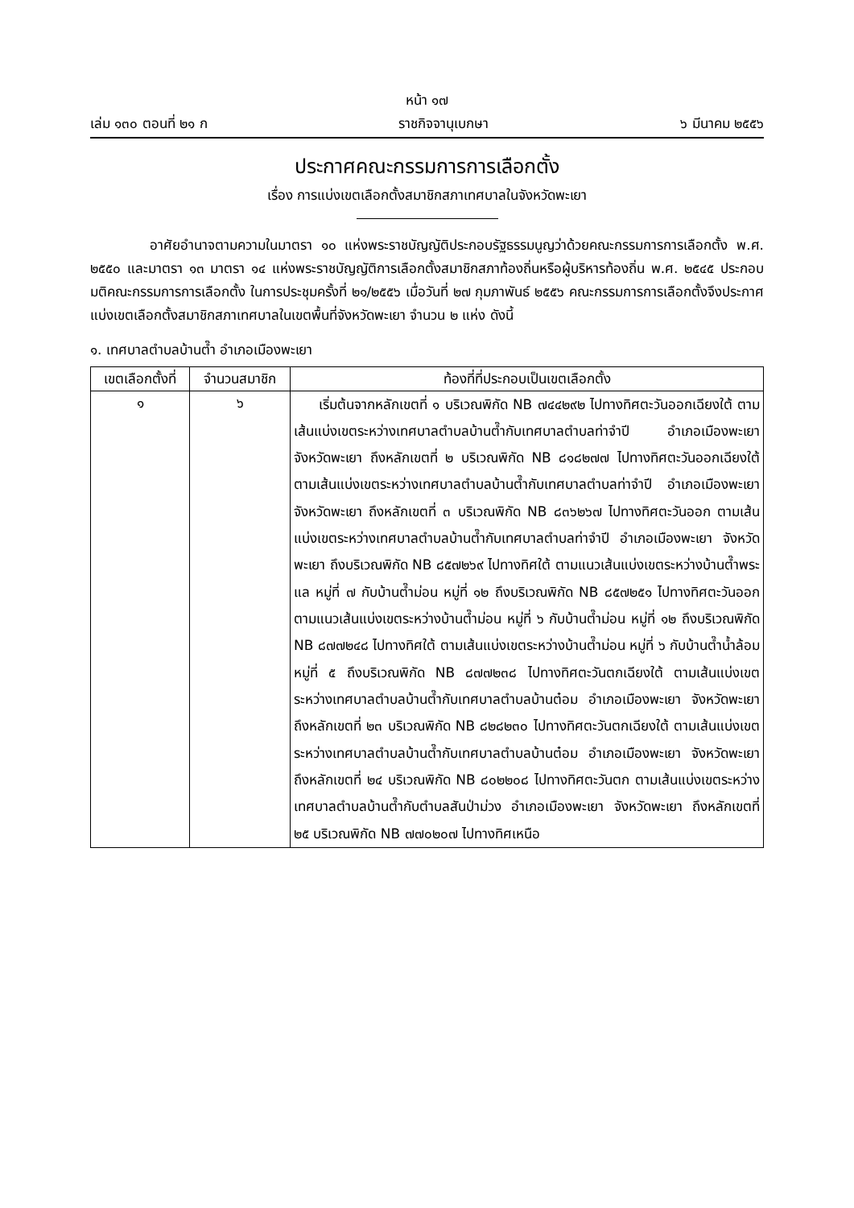หน้า ๑๗
เล่ม ๑๓๐ ตอนที่ ๒๑ ก ราชกิจจานุเบกษา ๖ มีนาคม ๒๕๕๖
ประกาศคณะกรรมการการเลือกตั้ง
เรื่อง การแบ่งเขตเลือกตั้งสมาชิกสภาเทศบาลในจังหวัดพะเยา
อาศัยอำนาจตามความในมาตรา ๑๐ แห่งพระราชบัญญัติประกอบรัฐธรรมนูญว่าด้วยคณะกรรมการการเลือกตั้ง พ.ศ. ๒๕๕๐ และมาตรา ๑๓ มาตรา ๑๔ แห่งพระราชบัญญัติการเลือกตั้งสมาชิกสภาท้องถิ่นหรือผู้บริหารท้องถิ่น พ.ศ. ๒๕๔๕ ประกอบมติคณะกรรมการการเลือกตั้ง ในการประชุมครั้งที่ ๒๑/๒๕๕๖ เมื่อวันที่ ๒๗ กุมภาพันธ์ ๒๕๕๖ คณะกรรมการการเลือกตั้งจึงประกาศแบ่งเขตเลือกตั้งสมาชิกสภาเทศบาลในเขตพื้นที่จังหวัดพะเยา จำนวน ๒ แห่ง ดังนี้
๑. เทศบาลตำบลบ้านต๊ำ อำเภอเมืองพะเยา
| เขตเลือกตั้งที่ | จำนวนสมาชิก | ท้องที่ที่ประกอบเป็นเขตเลือกตั้ง |
| --- | --- | --- |
| ๑ | ๖ | เริ่มต้นจากหลักเขตที่ ๑ บริเวณพิกัด NB ๗๔๔๒๙๒ ไปทางทิศตะวันออกเฉียงใต้ ตามเส้นแบ่งเขตระหว่างเทศบาลตำบลบ้านต๊ำกับเทศบาลตำบลท่าจำปี อำเภอเมืองพะเยา จังหวัดพะเยา ถึงหลักเขตที่ ๒ บริเวณพิกัด NB ๘๑๘๒๗๗ ไปทางทิศตะวันออกเฉียงใต้ ตามเส้นแบ่งเขตระหว่างเทศบาลตำบลบ้านต๊ำกับเทศบาลตำบลท่าจำปี อำเภอเมืองพะเยา จังหวัดพะเยา ถึงหลักเขตที่ ๓ บริเวณพิกัด NB ๘๓๖๒๖๗ ไปทางทิศตะวันออก ตามเส้นแบ่งเขตระหว่างเทศบาลตำบลบ้านต๊ำกับเทศบาลตำบลท่าจำปี อำเภอเมืองพะเยา จังหวัดพะเยา ถึงบริเวณพิกัด NB ๘๕๗๒๖๙ ไปทางทิศใต้ ตามแนวเส้นแบ่งเขตระหว่างบ้านต๊ำพระแล หมู่ที่ ๗ กับบ้านต๊ำม่อน หมู่ที่ ๑๒ ถึงบริเวณพิกัด NB ๘๕๗๒๕๑ ไปทางทิศตะวันออก ตามแนวเส้นแบ่งเขตระหว่างบ้านต๊ำม่อน หมู่ที่ ๖ กับบ้านต๊ำม่อน หมู่ที่ ๑๒ ถึงบริเวณพิกัด NB ๘๗๗๒๔๘ ไปทางทิศใต้ ตามเส้นแบ่งเขตระหว่างบ้านต๊ำม่อน หมู่ที่ ๖ กับบ้านต๊ำน้ำล้อม หมู่ที่ ๕ ถึงบริเวณพิกัด NB ๘๗๗๒๓๘ ไปทางทิศตะวันตกเฉียงใต้ ตามเส้นแบ่งเขตระหว่างเทศบาลตำบลบ้านต๊ำกับเทศบาลตำบลบ้านต๋อม อำเภอเมืองพะเยา จังหวัดพะเยา ถึงหลักเขตที่ ๒๓ บริเวณพิกัด NB ๘๒๘๒๓๐ ไปทางทิศตะวันตกเฉียงใต้ ตามเส้นแบ่งเขตระหว่างเทศบาลตำบลบ้านต๊ำกับเทศบาลตำบลบ้านต๋อม อำเภอเมืองพะเยา จังหวัดพะเยา ถึงหลักเขตที่ ๒๔ บริเวณพิกัด NB ๘๐๒๒๐๘ ไปทางทิศตะวันตก ตามเส้นแบ่งเขตระหว่างเทศบาลตำบลบ้านต๊ำกับตำบลสันป่าม่วง อำเภอเมืองพะเยา จังหวัดพะเยา ถึงหลักเขตที่ ๒๕ บริเวณพิกัด NB ๗๗๐๒๐๗ ไปทางทิศเหนือ |